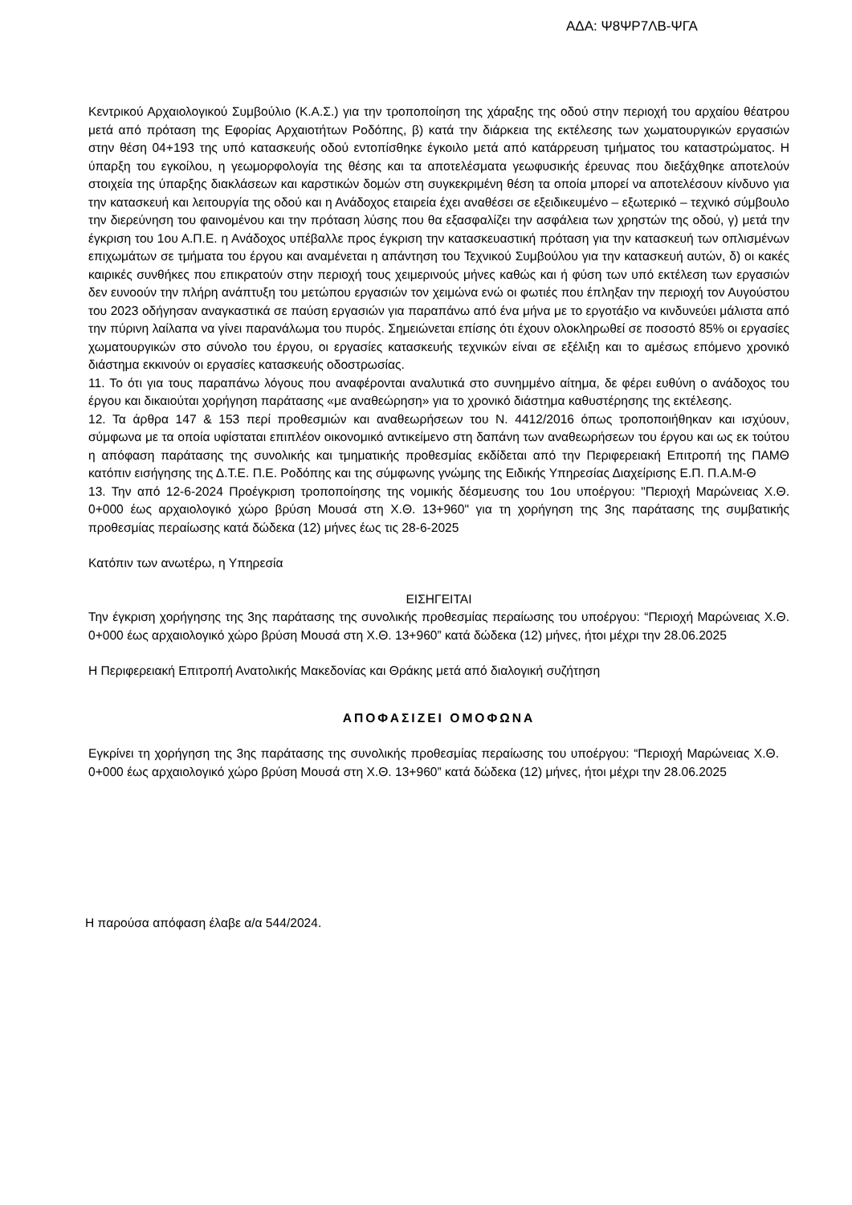ΑΔΑ: Ψ8ΨΡ7ΛΒ-ΨΓΑ
Κεντρικού Αρχαιολογικού Συμβούλιο (Κ.Α.Σ.) για την τροποποίηση της χάραξης της οδού στην περιοχή του αρχαίου θέατρου μετά από πρόταση της Εφορίας Αρχαιοτήτων Ροδόπης, β) κατά την διάρκεια της εκτέλεσης των χωματουργικών εργασιών στην θέση 04+193 της υπό κατασκευής οδού εντοπίσθηκε έγκοιλο μετά από κατάρρευση τμήματος του καταστρώματος. Η ύπαρξη του εγκοίλου, η γεωμορφολογία της θέσης και τα αποτελέσματα γεωφυσικής έρευνας που διεξάχθηκε αποτελούν στοιχεία της ύπαρξης διακλάσεων και καρστικών δομών στη συγκεκριμένη θέση τα οποία μπορεί να αποτελέσουν κίνδυνο για την κατασκευή και λειτουργία της οδού και η Ανάδοχος εταιρεία έχει αναθέσει σε εξειδικευμένο – εξωτερικό – τεχνικό σύμβουλο την διερεύνηση του φαινομένου και την πρόταση λύσης που θα εξασφαλίζει την ασφάλεια των χρηστών της οδού, γ) μετά την έγκριση του 1ου Α.Π.Ε. η Ανάδοχος υπέβαλλε προς έγκριση την κατασκευαστική πρόταση για την κατασκευή των οπλισμένων επιχωμάτων σε τμήματα του έργου και αναμένεται η απάντηση του Τεχνικού Συμβούλου για την κατασκευή αυτών, δ) οι κακές καιρικές συνθήκες που επικρατούν στην περιοχή τους χειμερινούς μήνες καθώς και ή φύση των υπό εκτέλεση των εργασιών δεν ευνοούν την πλήρη ανάπτυξη του μετώπου εργασιών τον χειμώνα ενώ οι φωτιές που έπληξαν την περιοχή τον Αυγούστου του 2023 οδήγησαν αναγκαστικά σε παύση εργασιών για παραπάνω από ένα μήνα με το εργοτάξιο να κινδυνεύει μάλιστα από την πύρινη λαίλαπα να γίνει παρανάλωμα του πυρός. Σημειώνεται επίσης ότι έχουν ολοκληρωθεί σε ποσοστό 85% οι εργασίες χωματουργικών στο σύνολο του έργου, οι εργασίες κατασκευής τεχνικών είναι σε εξέλιξη και το αμέσως επόμενο χρονικό διάστημα εκκινούν οι εργασίες κατασκευής οδοστρωσίας.
11. Το ότι για τους παραπάνω λόγους που αναφέρονται αναλυτικά στο συνημμένο αίτημα, δε φέρει ευθύνη ο ανάδοχος του έργου και δικαιούται χορήγηση παράτασης «με αναθεώρηση» για το χρονικό διάστημα καθυστέρησης της εκτέλεσης.
12. Τα άρθρα 147 & 153 περί προθεσμιών και αναθεωρήσεων του Ν. 4412/2016 όπως τροποποιήθηκαν και ισχύουν, σύμφωνα με τα οποία υφίσταται επιπλέον οικονομικό αντικείμενο στη δαπάνη των αναθεωρήσεων του έργου και ως εκ τούτου η απόφαση παράτασης της συνολικής και τμηματικής προθεσμίας εκδίδεται από την Περιφερειακή Επιτροπή της ΠΑΜΘ κατόπιν εισήγησης της Δ.Τ.Ε. Π.Ε. Ροδόπης και της σύμφωνης γνώμης της Ειδικής Υπηρεσίας Διαχείρισης Ε.Π. Π.Α.Μ-Θ
13. Την από 12-6-2024 Προέγκριση τροποποίησης της νομικής δέσμευσης του 1ου υποέργου: "Περιοχή Μαρώνειας Χ.Θ. 0+000 έως αρχαιολογικό χώρο βρύση Μουσά στη Χ.Θ. 13+960" για τη χορήγηση της 3ης παράτασης της συμβατικής προθεσμίας περαίωσης κατά δώδεκα (12) μήνες έως τις 28-6-2025
Κατόπιν των ανωτέρω, η Υπηρεσία
ΕΙΣΗΓΕΙΤΑΙ
Την έγκριση χορήγησης της 3ης παράτασης της συνολικής προθεσμίας περαίωσης του υποέργου: “Περιοχή Μαρώνειας Χ.Θ. 0+000 έως αρχαιολογικό χώρο βρύση Μουσά στη Χ.Θ. 13+960” κατά δώδεκα (12) μήνες, ήτοι μέχρι την 28.06.2025
Η Περιφερειακή Επιτροπή Ανατολικής Μακεδονίας και Θράκης μετά από διαλογική συζήτηση
ΑΠΟΦΑΣΙΖΕΙ ΟΜΟΦΩΝΑ
Εγκρίνει τη χορήγηση της 3ης παράτασης της συνολικής προθεσμίας περαίωσης του υποέργου: “Περιοχή Μαρώνειας Χ.Θ. 0+000 έως αρχαιολογικό χώρο βρύση Μουσά στη Χ.Θ. 13+960” κατά δώδεκα (12) μήνες, ήτοι μέχρι την 28.06.2025
Η παρούσα απόφαση έλαβε α/α 544/2024.